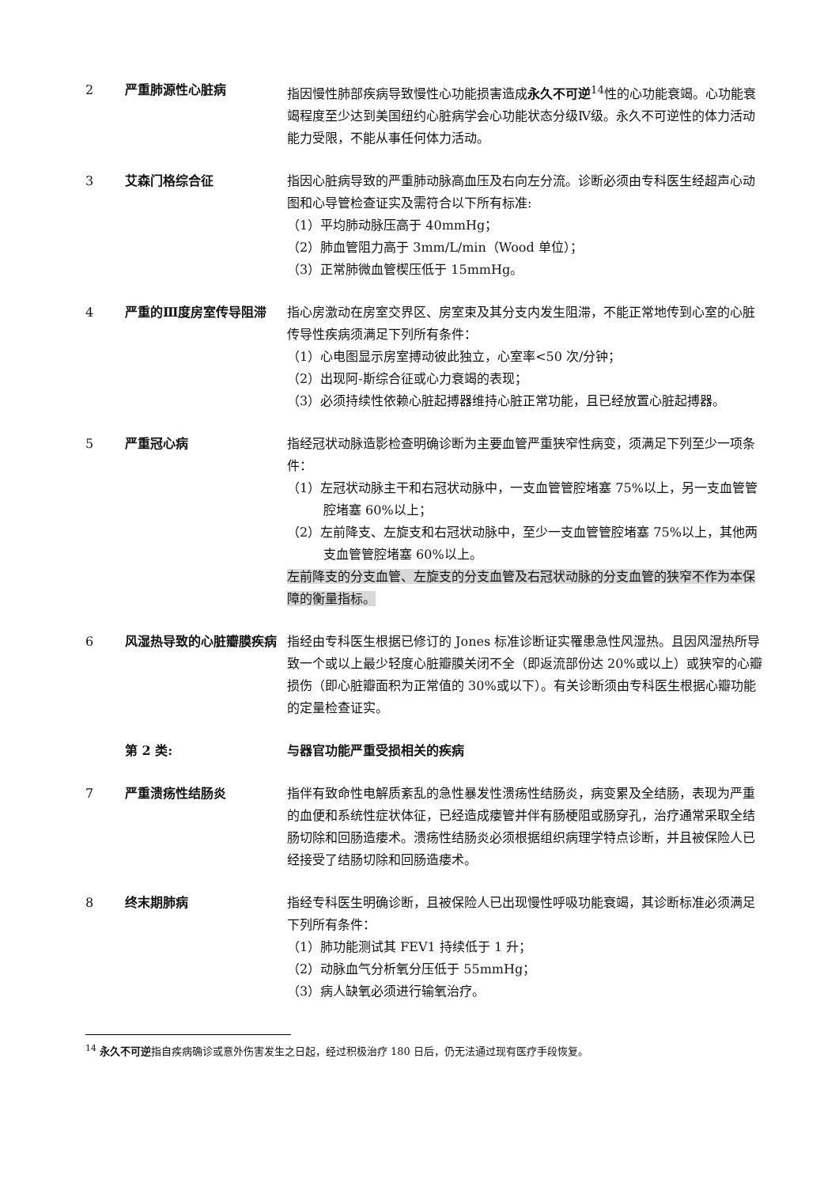2 严重肺源性心脏病 指因慢性肺部疾病导致慢性心功能损害造成永久不可逆<sup>14</sup>性的心功能衰竭。心功能衰竭程度至少达到美国纽约心脏病学会心功能状态分级Ⅳ级。永久不可逆性的体力活动能力受限，不能从事任何体力活动。
3 艾森门格综合征 指因心脏病导致的严重肺动脉高血压及右向左分流。诊断必须由专科医生经超声心动图和心导管检查证实及需符合以下所有标准:
（1）平均肺动脉压高于 40mmHg；
（2）肺血管阻力高于 3mm/L/min（Wood 单位）；
（3）正常肺微血管楔压低于 15mmHg。
4 严重的Ⅲ度房室传导阻滞 指心房激动在房室交界区、房室束及其分支内发生阻滞，不能正常地传到心室的心脏传导性疾病须满足下列所有条件：
（1）心电图显示房室搏动彼此独立，心室率<50 次/分钟；
（2）出现阿-斯综合征或心力衰竭的表现；
（3）必须持续性依赖心脏起搏器维持心脏正常功能，且已经放置心脏起搏器。
5 严重冠心病 指经冠状动脉造影检查明确诊断为主要血管严重狭窄性病变，须满足下列至少一项条件：
（1）左冠状动脉主干和右冠状动脉中，一支血管管腔堵塞 75%以上，另一支血管管腔堵塞 60%以上；
（2）左前降支、左旋支和右冠状动脉中，至少一支血管管腔堵塞 75%以上，其他两支血管管腔堵塞 60%以上。
左前降支的分支血管、左旋支的分支血管及右冠状动脉的分支血管的狭窄不作为本保障的衡量指标。
6 风湿热导致的心脏瓣膜疾病 指经由专科医生根据已修订的 Jones 标准诊断证实罹患急性风湿热。且因风湿热所导致一个或以上最少轻度心脏瓣膜关闭不全（即返流部份达 20%或以上）或狭窄的心瓣损伤（即心脏瓣面积为正常值的 30%或以下）。有关诊断须由专科医生根据心瓣功能的定量检查证实。
第 2 类: 与器官功能严重受损相关的疾病
7 严重溃疡性结肠炎 指伴有致命性电解质紊乱的急性暴发性溃疡性结肠炎，病变累及全结肠，表现为严重的血便和系统性症状体征，已经造成瘘管并伴有肠梗阻或肠穿孔，治疗通常采取全结肠切除和回肠造瘘术。溃疡性结肠炎必须根据组织病理学特点诊断，并且被保险人已经接受了结肠切除和回肠造瘘术。
8 终末期肺病 指经专科医生明确诊断，且被保险人已出现慢性呼吸功能衰竭，其诊断标准必须满足下列所有条件：
（1）肺功能测试其 FEV1 持续低于 1 升；
（2）动脉血气分析氧分压低于 55mmHg；
（3）病人缺氧必须进行输氧治疗。
<sup>14</sup> 永久不可逆指自疾病确诊或意外伤害发生之日起，经过积极治疗 180 日后，仍无法通过现有医疗手段恢复。